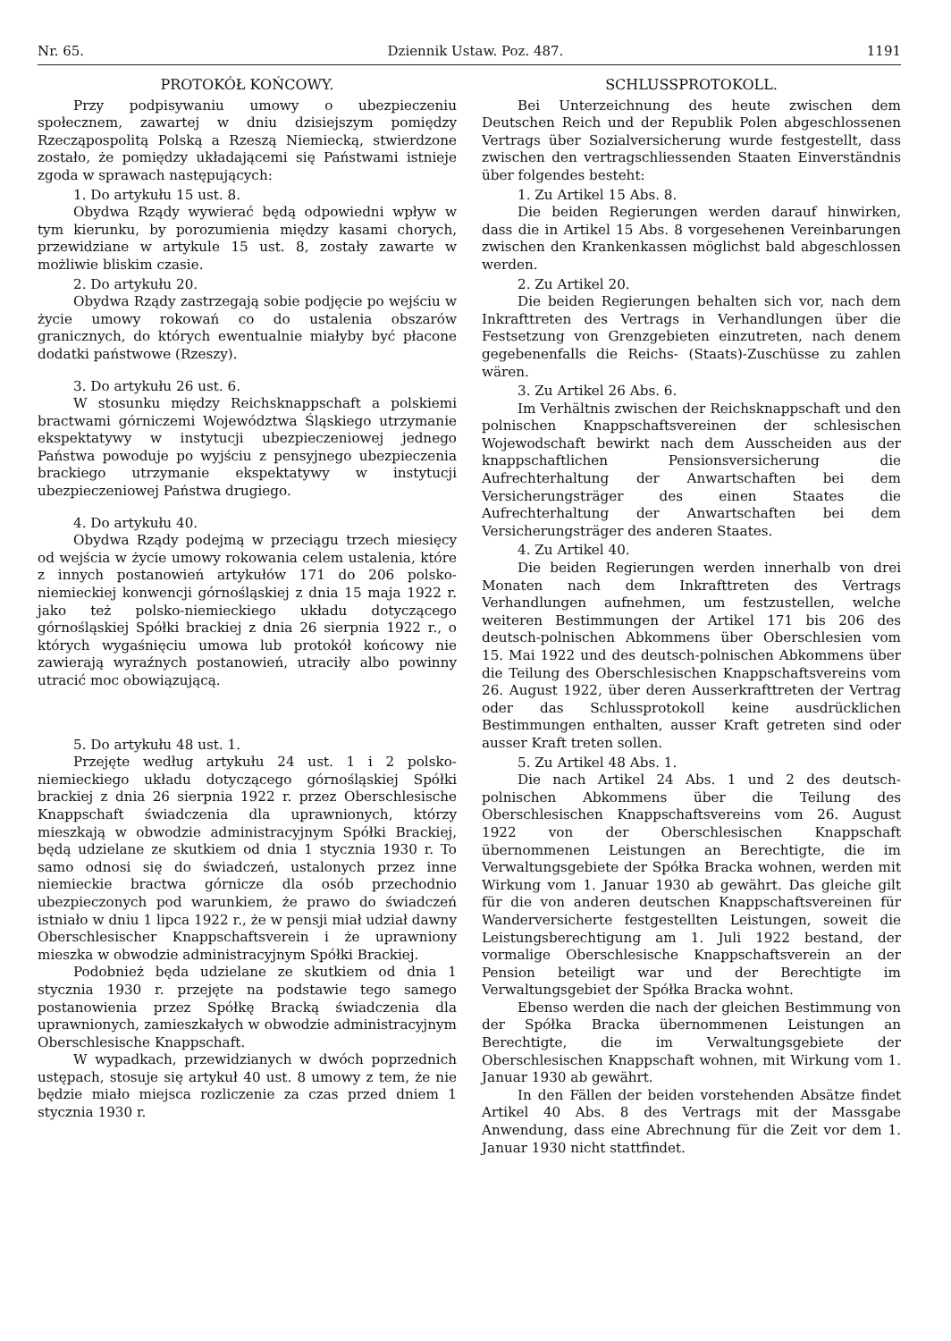Nr. 65. Dziennik Ustaw. Poz. 487. 1191
PROTOKÓŁ KOŃCOWY.
Przy podpisywaniu umowy o ubezpieczeniu społecznem, zawartej w dniu dzisiejszym pomiędzy Rzecząpospolitą Polską a Rzeszą Niemiecką, stwierdzone zostało, że pomiędzy układającemi się Państwami istnieje zgoda w sprawach następujących:
1. Do artykułu 15 ust. 8.
Obydwa Rządy wywierać będą odpowiedni wpływ w tym kierunku, by porozumienia między kasami chorych, przewidziane w artykule 15 ust. 8, zostały zawarte w możliwie bliskim czasie.
2. Do artykułu 20.
Obydwa Rządy zastrzegają sobie podjęcie po wejściu w życie umowy rokowań co do ustalenia obszarów granicznych, do których ewentualnie miałyby być płacone dodatki państwowe (Rzeszy).
3. Do artykułu 26 ust. 6.
W stosunku między Reichsknappschaft a polskiemi bractwami górniczemi Województwa Śląskiego utrzymanie ekspektatywy w instytucji ubezpieczeniowej jednego Państwa powoduje po wyjściu z pensyjnego ubezpieczenia brackiego utrzymanie ekspektatywy w instytucji ubezpieczeniowej Państwa drugiego.
4. Do artykułu 40.
Obydwa Rządy podejmą w przeciągu trzech miesięcy od wejścia w życie umowy rokowania celem ustalenia, które z innych postanowień artykułów 171 do 206 polsko-niemieckiej konwencji górnośląskiej z dnia 15 maja 1922 r. jako też polsko-niemieckiego układu dotyczącego górnośląskiej Spółki brackiej z dnia 26 sierpnia 1922 r., o których wygaśnięciu umowa lub protokół końcowy nie zawierają wyraźnych postanowień, utraciły albo powinny utracić moc obowiązującą.
5. Do artykułu 48 ust. 1.
Przejęte według artykułu 24 ust. 1 i 2 polsko-niemieckiego układu dotyczącego górnośląskiej Spółki brackiej z dnia 26 sierpnia 1922 r. przez Oberschlesische Knappschaft świadczenia dla uprawnionych, którzy mieszkają w obwodzie administracyjnym Spółki Brackiej, będą udzielane ze skutkiem od dnia 1 stycznia 1930 r. To samo odnosi się do świadczeń, ustalonych przez inne niemieckie bractwa górnicze dla osób przechodnio ubezpieczonych pod warunkiem, że prawo do świadczeń istniało w dniu 1 lipca 1922 r., że w pensji miał udział dawny Oberschlesischer Knappschaftsverein i że uprawniony mieszka w obwodzie administracyjnym Spółki Brackiej.
Podobnież będa udzielane ze skutkiem od dnia 1 stycznia 1930 r. przejęte na podstawie tego samego postanowienia przez Spółkę Bracką świadczenia dla uprawnionych, zamieszkałych w obwodzie administracyjnym Oberschlesische Knappschaft.
W wypadkach, przewidzianych w dwóch poprzednich ustępach, stosuje się artykuł 40 ust. 8 umowy z tem, że nie będzie miało miejsca rozliczenie za czas przed dniem 1 stycznia 1930 r.
SCHLUSSPROTOKOLL.
Bei Unterzeichnung des heute zwischen dem Deutschen Reich und der Republik Polen abgeschlossenen Vertrags über Sozialversicherung wurde festgestellt, dass zwischen den vertragschliessenden Staaten Einverständnis über folgendes besteht:
1. Zu Artikel 15 Abs. 8.
Die beiden Regierungen werden darauf hinwirken, dass die in Artikel 15 Abs. 8 vorgesehenen Vereinbarungen zwischen den Krankenkassen möglichst bald abgeschlossen werden.
2. Zu Artikel 20.
Die beiden Regierungen behalten sich vor, nach dem Inkrafttreten des Vertrags in Verhandlungen über die Festsetzung von Grenzgebieten einzutreten, nach denem gegebenenfalls die Reichs- (Staats)-Zuschüsse zu zahlen wären.
3. Zu Artikel 26 Abs. 6.
Im Verhältnis zwischen der Reichsknappschaft und den polnischen Knappschaftsvereinen der schlesischen Wojewodschaft bewirkt nach dem Ausscheiden aus der knappschaftlichen Pensionsversicherung die Aufrechterhaltung der Anwartschaften bei dem Versicherungsträger des einen Staates die Aufrechterhaltung der Anwartschaften bei dem Versicherungsträger des anderen Staates.
4. Zu Artikel 40.
Die beiden Regierungen werden innerhalb von drei Monaten nach dem Inkrafttreten des Vertrags Verhandlungen aufnehmen, um festzustellen, welche weiteren Bestimmungen der Artikel 171 bis 206 des deutsch-polnischen Abkommens über Oberschlesien vom 15. Mai 1922 und des deutsch-polnischen Abkommens über die Teilung des Oberschlesischen Knappschaftsvereins vom 26. August 1922, über deren Ausserkrafttreten der Vertrag oder das Schlussprotokoll keine ausdrücklichen Bestimmungen enthalten, ausser Kraft getreten sind oder ausser Kraft treten sollen.
5. Zu Artikel 48 Abs. 1.
Die nach Artikel 24 Abs. 1 und 2 des deutsch-polnischen Abkommens über die Teilung des Oberschlesischen Knappschaftsvereins vom 26. August 1922 von der Oberschlesischen Knappschaft übernommenen Leistungen an Berechtigte, die im Verwaltungsgebiete der Spółka Bracka wohnen, werden mit Wirkung vom 1. Januar 1930 ab gewährt. Das gleiche gilt für die von anderen deutschen Knappschaftsvereinen für Wanderversicherte festgestellten Leistungen, soweit die Leistungsberechtigung am 1. Juli 1922 bestand, der vormalige Oberschlesische Knappschaftsverein an der Pension beteiligt war und der Berechtigte im Verwaltungsgebiet der Spółka Bracka wohnt.
Ebenso werden die nach der gleichen Bestimmung von der Spółka Bracka übernommenen Leistungen an Berechtigte, die im Verwaltungsgebiete der Oberschlesischen Knappschaft wohnen, mit Wirkung vom 1. Januar 1930 ab gewährt.
In den Fällen der beiden vorstehenden Absätze findet Artikel 40 Abs. 8 des Vertrags mit der Massgabe Anwendung, dass eine Abrechnung für die Zeit vor dem 1. Januar 1930 nicht stattfindet.